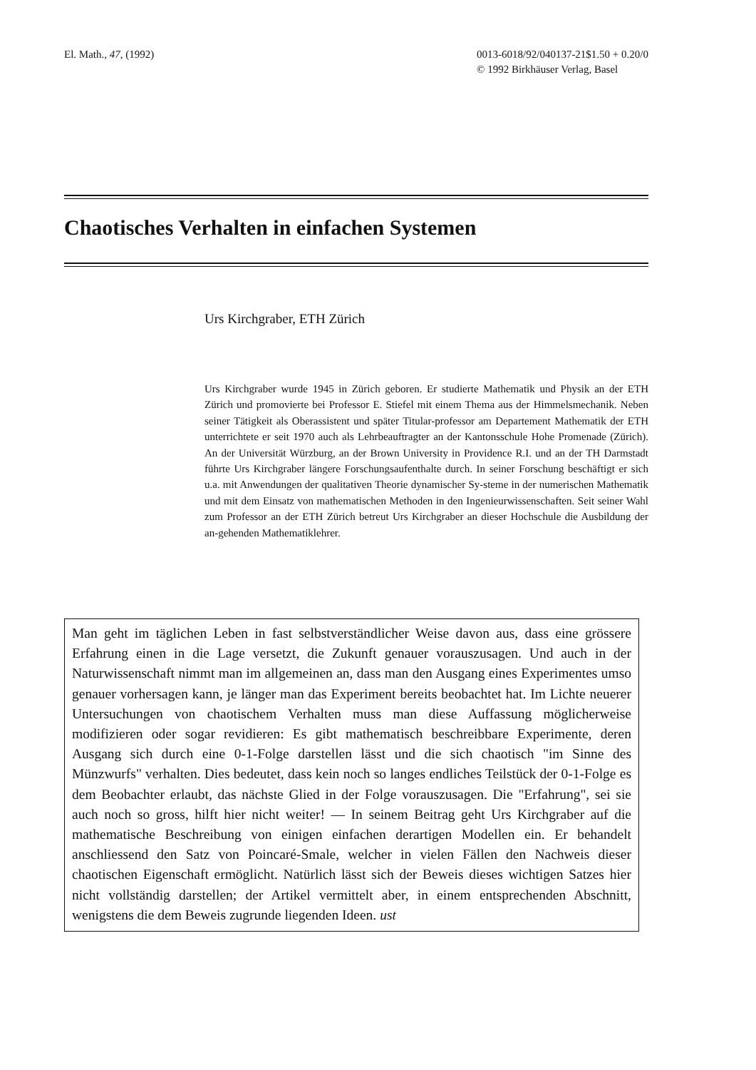El. Math., 47, (1992) 0013-6018/92/040137-21$1.50 + 0.20/0
© 1992 Birkhäuser Verlag, Basel
Chaotisches Verhalten in einfachen Systemen
Urs Kirchgraber, ETH Zürich
Urs Kirchgraber wurde 1945 in Zürich geboren. Er studierte Mathematik und Physik an der ETH Zürich und promovierte bei Professor E. Stiefel mit einem Thema aus der Himmelsmechanik. Neben seiner Tätigkeit als Oberassistent und später Titular-professor am Departement Mathematik der ETH unterrichtete er seit 1970 auch als Lehrbeauftragter an der Kantonsschule Hohe Promenade (Zürich). An der Universität Würzburg, an der Brown University in Providence R.I. und an der TH Darmstadt führte Urs Kirchgraber längere Forschungsaufenthalte durch. In seiner Forschung beschäftigt er sich u.a. mit Anwendungen der qualitativen Theorie dynamischer Sy-steme in der numerischen Mathematik und mit dem Einsatz von mathematischen Methoden in den Ingenieurwissenschaften. Seit seiner Wahl zum Professor an der ETH Zürich betreut Urs Kirchgraber an dieser Hochschule die Ausbildung der an-gehenden Mathematiklehrer.
Man geht im täglichen Leben in fast selbstverständlicher Weise davon aus, dass eine grössere Erfahrung einen in die Lage versetzt, die Zukunft genauer vorauszusagen. Und auch in der Naturwissenschaft nimmt man im allgemeinen an, dass man den Ausgang eines Experimentes umso genauer vorhersagen kann, je länger man das Experiment bereits beobachtet hat. Im Lichte neuerer Untersuchungen von chaotischem Verhalten muss man diese Auffassung möglicherweise modifizieren oder sogar revidieren: Es gibt mathematisch beschreibbare Experimente, deren Ausgang sich durch eine 0-1-Folge darstellen lässt und die sich chaotisch "im Sinne des Münzwurfs" verhalten. Dies bedeutet, dass kein noch so langes endliches Teilstück der 0-1-Folge es dem Beobachter erlaubt, das nächste Glied in der Folge vorauszusagen. Die "Erfahrung", sei sie auch noch so gross, hilft hier nicht weiter! — In seinem Beitrag geht Urs Kirchgraber auf die mathematische Beschreibung von einigen einfachen derartigen Modellen ein. Er behandelt anschliessend den Satz von Poincaré-Smale, welcher in vielen Fällen den Nachweis dieser chaotischen Eigenschaft ermöglicht. Natürlich lässt sich der Beweis dieses wichtigen Satzes hier nicht vollständig darstellen; der Artikel vermittelt aber, in einem entsprechenden Abschnitt, wenigstens die dem Beweis zugrunde liegenden Ideen. ust